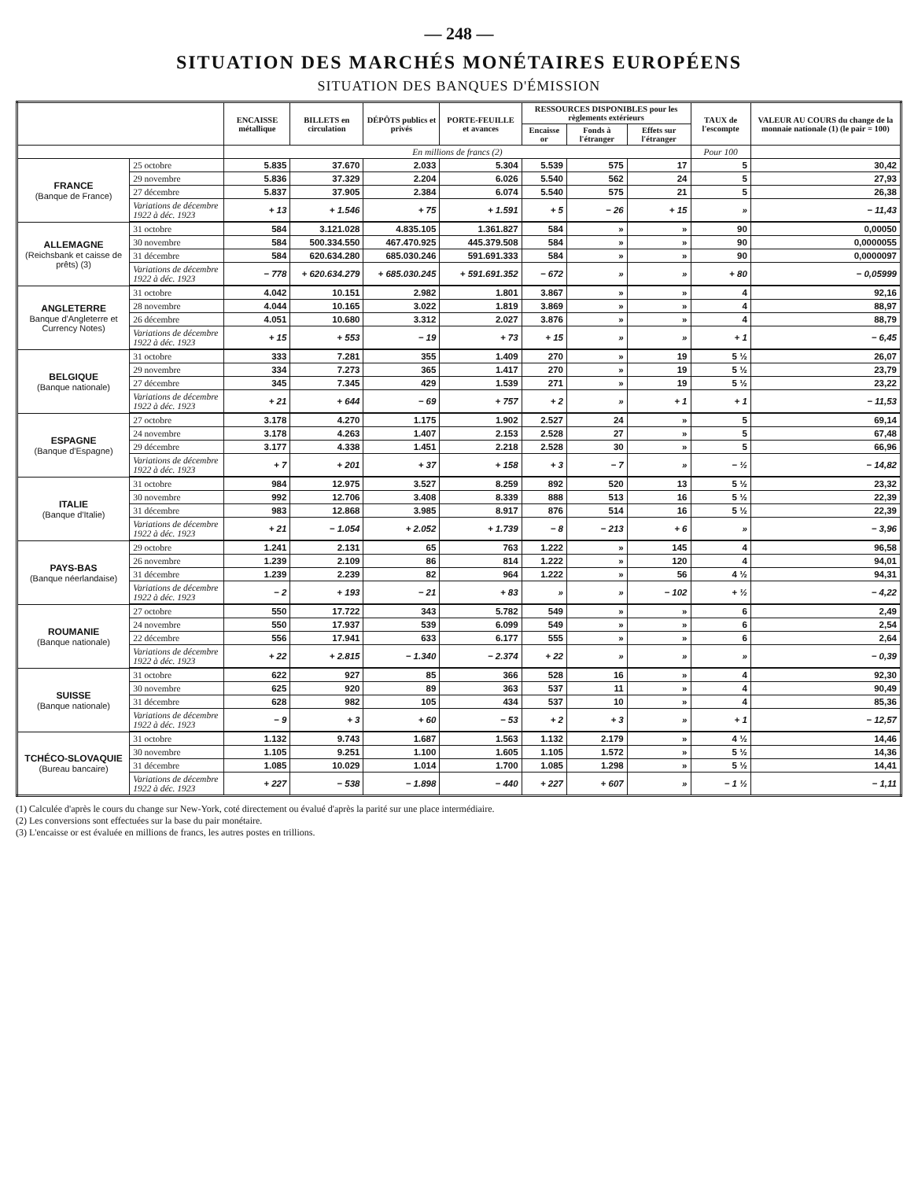— 248 —
SITUATION DES MARCHÉS MONÉTAIRES EUROPÉENS
SITUATION DES BANQUES D'ÉMISSION
| | | ENCAISSE métallique | BILLETS en circulation | DÉPÔTS publics et privés | PORTE-FEUILLE et avances | RESSOURCES DISPONIBLES pour les règlements extérieurs | | | TAUX de l'escompte | VALEUR AU COURS du change de la monnaie nationale (1) (le pair = 100) |
| --- | --- | --- | --- | --- | --- | --- | --- | --- | --- | --- |
| | | | | | | Encaisse or | Fonds à l'étranger | Effets sur l'étranger | | |
| | | En millions de francs (2) | | | | | | | Pour 100 | |
| FRANCE (Banque de France) | 25 octobre | 5.835 | 37.670 | 2.033 | 5.304 | 5.539 | 575 | 17 | 5 | 30,42 |
| | 29 novembre | 5.836 | 37.329 | 2.204 | 6.026 | 5.540 | 562 | 24 | 5 | 27,93 |
| | 27 décembre | 5.837 | 37.905 | 2.384 | 6.074 | 5.540 | 575 | 21 | 5 | 26,38 |
| | Variations de décembre 1922 à déc. 1923 | + 13 | + 1.546 | + 75 | + 1.591 | + 5 | − 26 | + 15 | » | − 11,43 |
| ALLEMAGNE (Reichsbank et caisse de prêts) (3) | 31 octobre | 584 | 3.121.028 | 4.835.105 | 1.361.827 | 584 | » | » | 90 | 0,00050 |
| | 30 novembre | 584 | 500.334.550 | 467.470.925 | 445.379.508 | 584 | » | » | 90 | 0,0000055 |
| | 31 décembre | 584 | 620.634.280 | 685.030.246 | 591.691.333 | 584 | » | » | 90 | 0,0000097 |
| | Variations de décembre 1922 à déc. 1923 | − 778 | + 620.634.279 | + 685.030.245 | + 591.691.352 | − 672 | » | » | + 80 | − 0,05999 |
| ANGLETERRE Banque d'Angleterre et Currency Notes) | 31 octobre | 4.042 | 10.151 | 2.982 | 1.801 | 3.867 | » | » | 4 | 92,16 |
| | 28 novembre | 4.044 | 10.165 | 3.022 | 1.819 | 3.869 | » | » | 4 | 88,97 |
| | 26 décembre | 4.051 | 10.680 | 3.312 | 2.027 | 3.876 | » | » | 4 | 88,79 |
| | Variations de décembre 1922 à déc. 1923 | + 15 | + 553 | − 19 | + 73 | + 15 | » | » | + 1 | − 6,45 |
| BELGIQUE (Banque nationale) | 31 octobre | 333 | 7.281 | 355 | 1.409 | 270 | » | 19 | 5 ½ | 26,07 |
| | 29 novembre | 334 | 7.273 | 365 | 1.417 | 270 | » | 19 | 5 ½ | 23,79 |
| | 27 décembre | 345 | 7.345 | 429 | 1.539 | 271 | » | 19 | 5 ½ | 23,22 |
| | Variations de décembre 1922 à déc. 1923 | + 21 | + 644 | − 69 | + 757 | + 2 | » | + 1 | + 1 | − 11,53 |
| ESPAGNE (Banque d'Espagne) | 27 octobre | 3.178 | 4.270 | 1.175 | 1.902 | 2.527 | 24 | » | 5 | 69,14 |
| | 24 novembre | 3.178 | 4.263 | 1.407 | 2.153 | 2.528 | 27 | » | 5 | 67,48 |
| | 29 décembre | 3.177 | 4.338 | 1.451 | 2.218 | 2.528 | 30 | » | 5 | 66,96 |
| | Variations de décembre 1922 à déc. 1923 | + 7 | + 201 | + 37 | + 158 | + 3 | − 7 | » | − ½ | − 14,82 |
| ITALIE (Banque d'Italie) | 31 octobre | 984 | 12.975 | 3.527 | 8.259 | 892 | 520 | 13 | 5 ½ | 23,32 |
| | 30 novembre | 992 | 12.706 | 3.408 | 8.339 | 888 | 513 | 16 | 5 ½ | 22,39 |
| | 31 décembre | 983 | 12.868 | 3.985 | 8.917 | 876 | 514 | 16 | 5 ½ | 22,39 |
| | Variations de décembre 1922 à déc. 1923 | + 21 | − 1.054 | + 2.052 | + 1.739 | − 8 | − 213 | + 6 | » | − 3,96 |
| PAYS-BAS (Banque néerlandaise) | 29 octobre | 1.241 | 2.131 | 65 | 763 | 1.222 | » | 145 | 4 | 96,58 |
| | 26 novembre | 1.239 | 2.109 | 86 | 814 | 1.222 | » | 120 | 4 | 94,01 |
| | 31 décembre | 1.239 | 2.239 | 82 | 964 | 1.222 | » | 56 | 4 ½ | 94,31 |
| | Variations de décembre 1922 à déc. 1923 | − 2 | + 193 | − 21 | + 83 | » | » | − 102 | + ½ | − 4,22 |
| ROUMANIE (Banque nationale) | 27 octobre | 550 | 17.722 | 343 | 5.782 | 549 | » | » | 6 | 2,49 |
| | 24 novembre | 550 | 17.937 | 539 | 6.099 | 549 | » | » | 6 | 2,54 |
| | 22 décembre | 556 | 17.941 | 633 | 6.177 | 555 | » | » | 6 | 2,64 |
| | Variations de décembre 1922 à déc. 1923 | + 22 | + 2.815 | − 1.340 | − 2.374 | + 22 | » | » | » | − 0,39 |
| SUISSE (Banque nationale) | 31 octobre | 622 | 927 | 85 | 366 | 528 | 16 | » | 4 | 92,30 |
| | 30 novembre | 625 | 920 | 89 | 363 | 537 | 11 | » | 4 | 90,49 |
| | 31 décembre | 628 | 982 | 105 | 434 | 537 | 10 | » | 4 | 85,36 |
| | Variations de décembre 1922 à déc. 1923 | − 9 | + 3 | + 60 | − 53 | + 2 | + 3 | » | + 1 | − 12,57 |
| TCHÉCO-SLOVAQUIE (Bureau bancaire) | 31 octobre | 1.132 | 9.743 | 1.687 | 1.563 | 1.132 | 2.179 | » | 4 ½ | 14,46 |
| | 30 novembre | 1.105 | 9.251 | 1.100 | 1.605 | 1.105 | 1.572 | » | 5 ½ | 14,36 |
| | 31 décembre | 1.085 | 10.029 | 1.014 | 1.700 | 1.085 | 1.298 | » | 5 ½ | 14,41 |
| | Variations de décembre 1922 à déc. 1923 | + 227 | − 538 | − 1.898 | − 440 | + 227 | + 607 | » | − 1 ½ | − 1,11 |
(1) Calculée d'après le cours du change sur New-York, coté directement ou évalué d'après la parité sur une place intermédiaire.
(2) Les conversions sont effectuées sur la base du pair monétaire.
(3) L'encaisse or est évaluée en millions de francs, les autres postes en trillions.